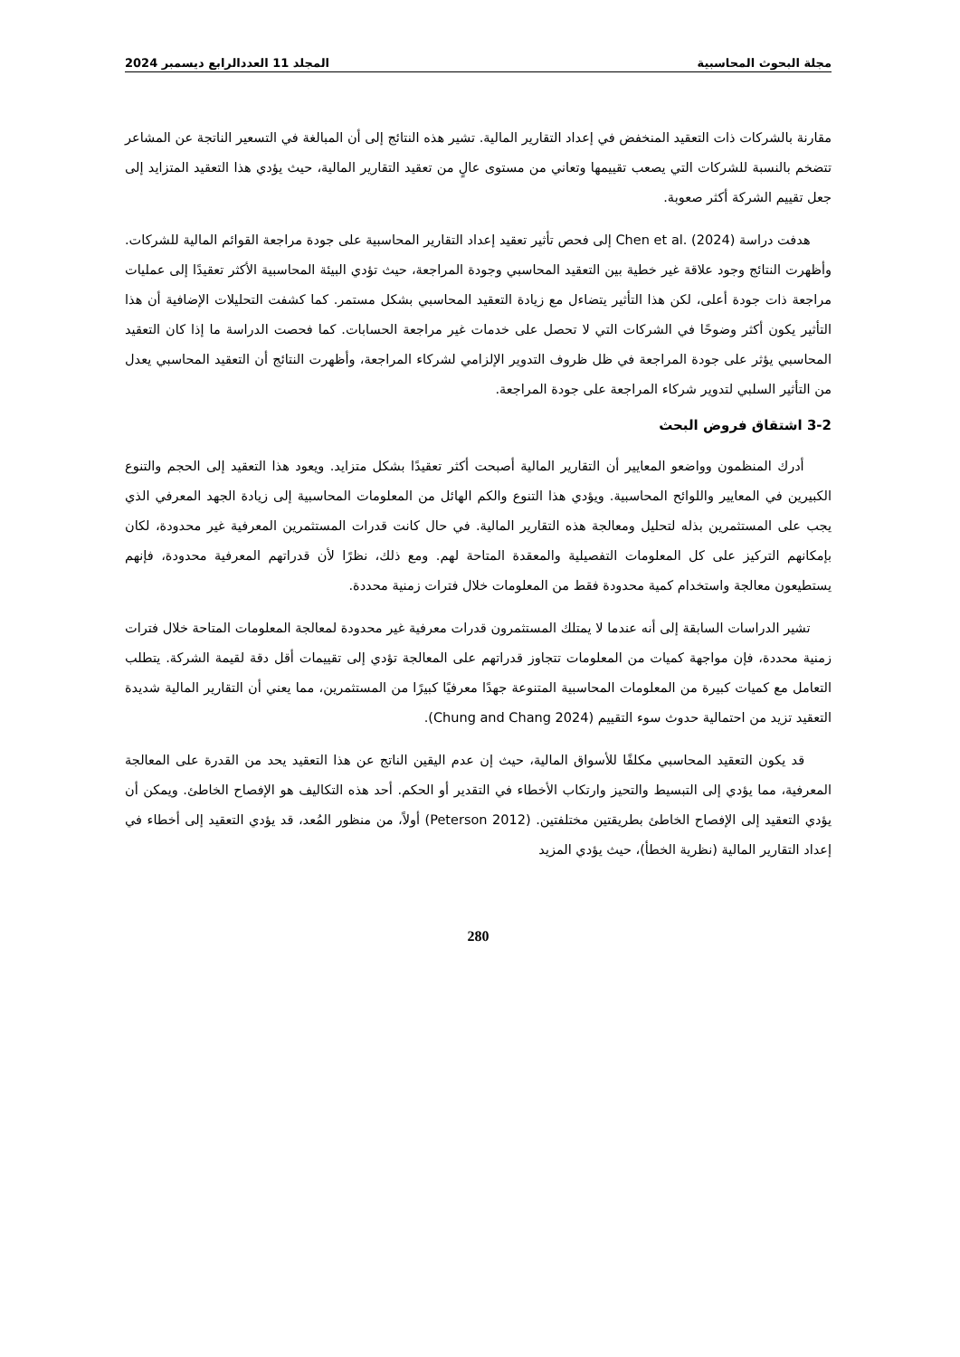مجلة البحوث المحاسبية المجلد 11 العددالرابع ديسمبر 2024
مقارنة بالشركات ذات التعقيد المنخفض في إعداد التقارير المالية. تشير هذه النتائج إلى أن المبالغة في التسعير الناتجة عن المشاعر تتضخم بالنسبة للشركات التي يصعب تقييمها وتعاني من مستوى عالٍ من تعقيد التقارير المالية، حيث يؤدي هذا التعقيد المتزايد إلى جعل تقييم الشركة أكثر صعوبة.
هدفت دراسة (Chen et al. (2024 إلى فحص تأثير تعقيد إعداد التقارير المحاسبية على جودة مراجعة القوائم المالية للشركات. وأظهرت النتائج وجود علاقة غير خطية بين التعقيد المحاسبي وجودة المراجعة، حيث تؤدي البيئة المحاسبية الأكثر تعقيدًا إلى عمليات مراجعة ذات جودة أعلى، لكن هذا التأثير يتضاءل مع زيادة التعقيد المحاسبي بشكل مستمر. كما كشفت التحليلات الإضافية أن هذا التأثير يكون أكثر وضوحًا في الشركات التي لا تحصل على خدمات غير مراجعة الحسابات. كما فحصت الدراسة ما إذا كان التعقيد المحاسبي يؤثر على جودة المراجعة في ظل ظروف التدوير الإلزامي لشركاء المراجعة، وأظهرت النتائج أن التعقيد المحاسبي يعدل من التأثير السلبي لتدوير شركاء المراجعة على جودة المراجعة.
3-2 اشتقاق فروض البحث
أدرك المنظمون وواضعو المعايير أن التقارير المالية أصبحت أكثر تعقيدًا بشكل متزايد. ويعود هذا التعقيد إلى الحجم والتنوع الكبيرين في المعايير واللوائح المحاسبية. ويؤدي هذا التنوع والكم الهائل من المعلومات المحاسبية إلى زيادة الجهد المعرفي الذي يجب على المستثمرين بذله لتحليل ومعالجة هذه التقارير المالية. في حال كانت قدرات المستثمرين المعرفية غير محدودة، لكان بإمكانهم التركيز على كل المعلومات التفصيلية والمعقدة المتاحة لهم. ومع ذلك، نظرًا لأن قدراتهم المعرفية محدودة، فإنهم يستطيعون معالجة واستخدام كمية محدودة فقط من المعلومات خلال فترات زمنية محددة.
تشير الدراسات السابقة إلى أنه عندما لا يمتلك المستثمرون قدرات معرفية غير محدودة لمعالجة المعلومات المتاحة خلال فترات زمنية محددة، فإن مواجهة كميات من المعلومات تتجاوز قدراتهم على المعالجة تؤدي إلى تقييمات أقل دقة لقيمة الشركة. يتطلب التعامل مع كميات كبيرة من المعلومات المحاسبية المتنوعة جهدًا معرفيًا كبيرًا من المستثمرين، مما يعني أن التقارير المالية شديدة التعقيد تزيد من احتمالية حدوث سوء التقييم (Chung and Chang 2024).
قد يكون التعقيد المحاسبي مكلفًا للأسواق المالية، حيث إن عدم اليقين الناتج عن هذا التعقيد يحد من القدرة على المعالجة المعرفية، مما يؤدي إلى التبسيط والتحيز وارتكاب الأخطاء في التقدير أو الحكم. أحد هذه التكاليف هو الإفصاح الخاطئ. ويمكن أن يؤدي التعقيد إلى الإفصاح الخاطئ بطريقتين مختلفتين. (Peterson 2012) أولاً، من منظور المُعد، قد يؤدي التعقيد إلى أخطاء في إعداد التقارير المالية (نظرية الخطأ)، حيث يؤدي المزيد
280